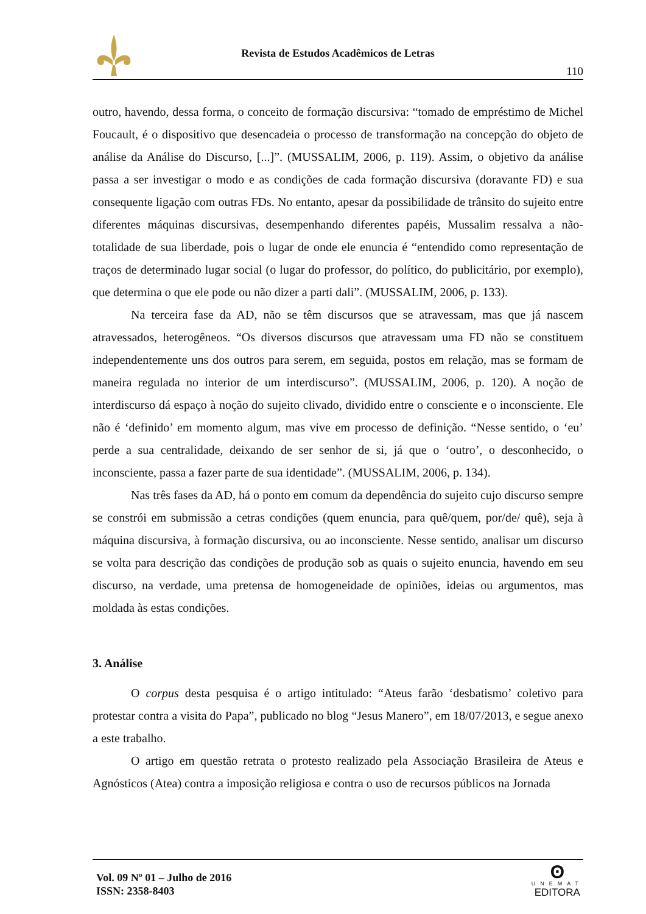Revista de Estudos Acadêmicos de Letras
110
outro, havendo, dessa forma, o conceito de formação discursiva: “tomado de empréstimo de Michel Foucault, é o dispositivo que desencadeia o processo de transformação na concepção do objeto de análise da Análise do Discurso, [...]”. (MUSSALIM, 2006, p. 119). Assim, o objetivo da análise passa a ser investigar o modo e as condições de cada formação discursiva (doravante FD) e sua consequente ligação com outras FDs. No entanto, apesar da possibilidade de trânsito do sujeito entre diferentes máquinas discursivas, desempenhando diferentes papéis, Mussalim ressalva a não-totalidade de sua liberdade, pois o lugar de onde ele enuncia é “entendido como representação de traços de determinado lugar social (o lugar do professor, do político, do publicitário, por exemplo), que determina o que ele pode ou não dizer a parti dali”. (MUSSALIM, 2006, p. 133).
Na terceira fase da AD, não se têm discursos que se atravessam, mas que já nascem atravessados, heterogêneos. “Os diversos discursos que atravessam uma FD não se constituem independentemente uns dos outros para serem, em seguida, postos em relação, mas se formam de maneira regulada no interior de um interdiscurso”. (MUSSALIM, 2006, p. 120). A noção de interdiscurso dá espaço à noção do sujeito clivado, dividido entre o consciente e o inconsciente. Ele não é ‘definido’ em momento algum, mas vive em processo de definição. “Nesse sentido, o ‘eu’ perde a sua centralidade, deixando de ser senhor de si, já que o ‘outro’, o desconhecido, o inconsciente, passa a fazer parte de sua identidade”. (MUSSALIM, 2006, p. 134).
Nas três fases da AD, há o ponto em comum da dependência do sujeito cujo discurso sempre se constrói em submissão a cetras condições (quem enuncia, para quê/quem, por/de/ quê), seja à máquina discursiva, à formação discursiva, ou ao inconsciente. Nesse sentido, analisar um discurso se volta para descrição das condições de produção sob as quais o sujeito enuncia, havendo em seu discurso, na verdade, uma pretensa de homogeneidade de opiniões, ideias ou argumentos, mas moldada às estas condições.
3. Análise
O corpus desta pesquisa é o artigo intitulado: “Ateus farão ‘desbatismo’ coletivo para protestar contra a visita do Papa”, publicado no blog “Jesus Manero”, em 18/07/2013, e segue anexo a este trabalho.
O artigo em questão retrata o protesto realizado pela Associação Brasileira de Ateus e Agnósticos (Atea) contra a imposição religiosa e contra o uso de recursos públicos na Jornada
Vol. 09 Nº 01 – Julho de 2016
ISSN: 2358-8403
ʘ
UNEMAT
EDITORA